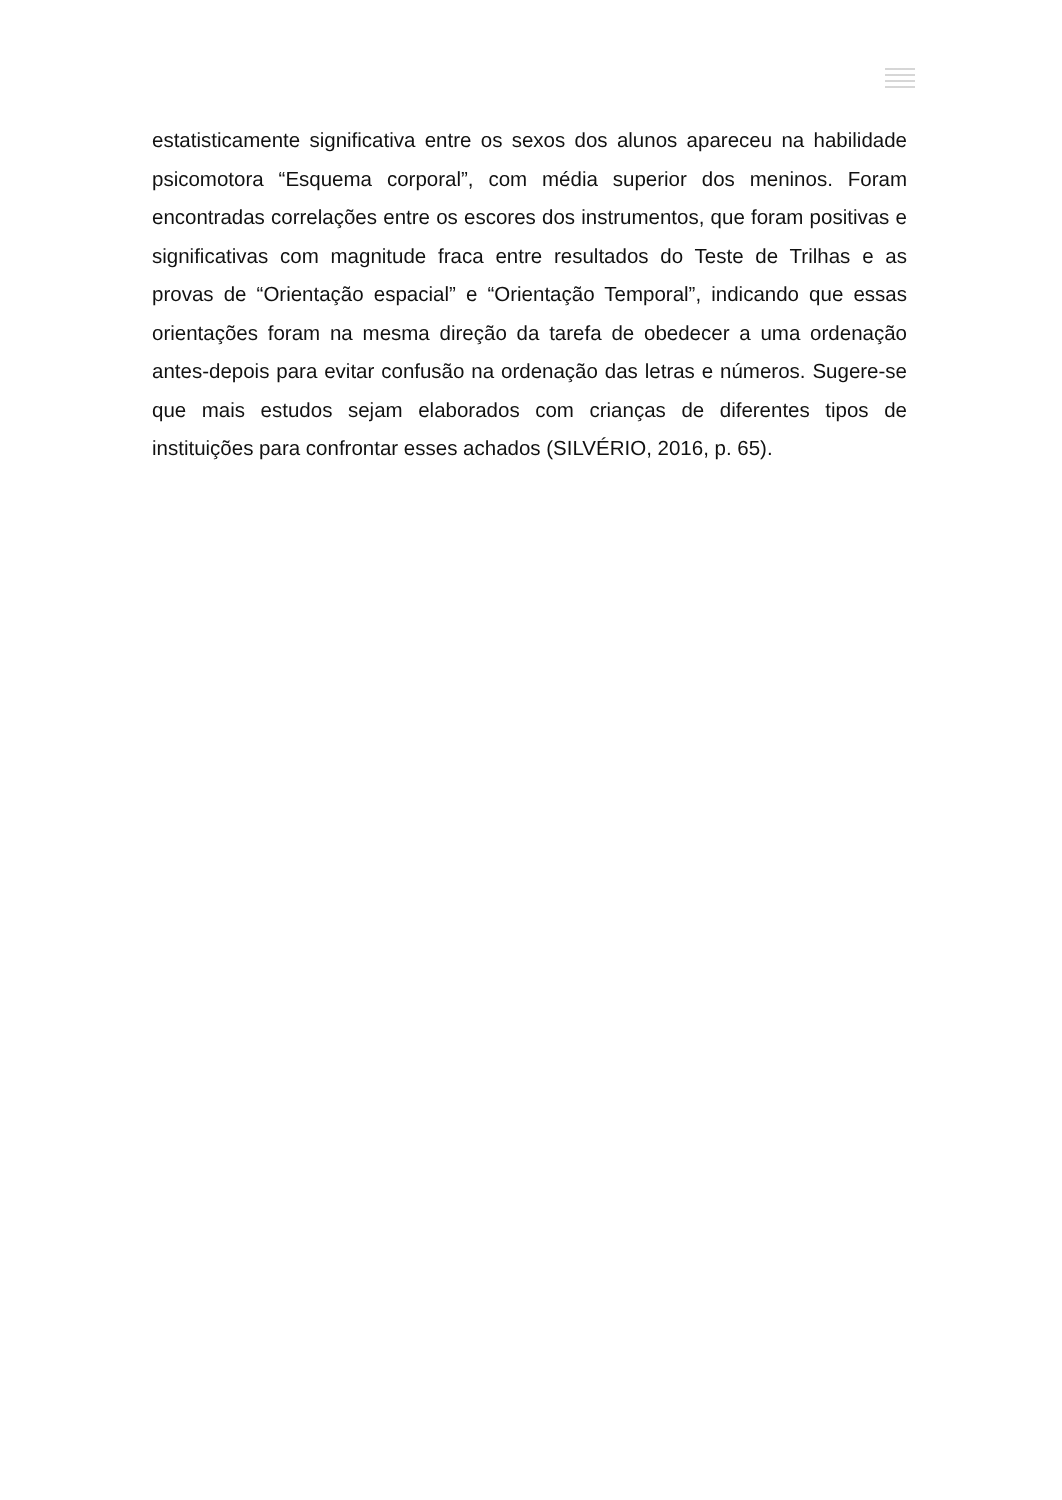estatisticamente significativa entre os sexos dos alunos apareceu na habilidade psicomotora “Esquema corporal”, com média superior dos meninos. Foram encontradas correlações entre os escores dos instrumentos, que foram positivas e significativas com magnitude fraca entre resultados do Teste de Trilhas e as provas de “Orientação espacial” e “Orientação Temporal”, indicando que essas orientações foram na mesma direção da tarefa de obedecer a uma ordenação antes-depois para evitar confusão na ordenação das letras e números. Sugere-se que mais estudos sejam elaborados com crianças de diferentes tipos de instituições para confrontar esses achados (SILVÉRIO, 2016, p. 65).